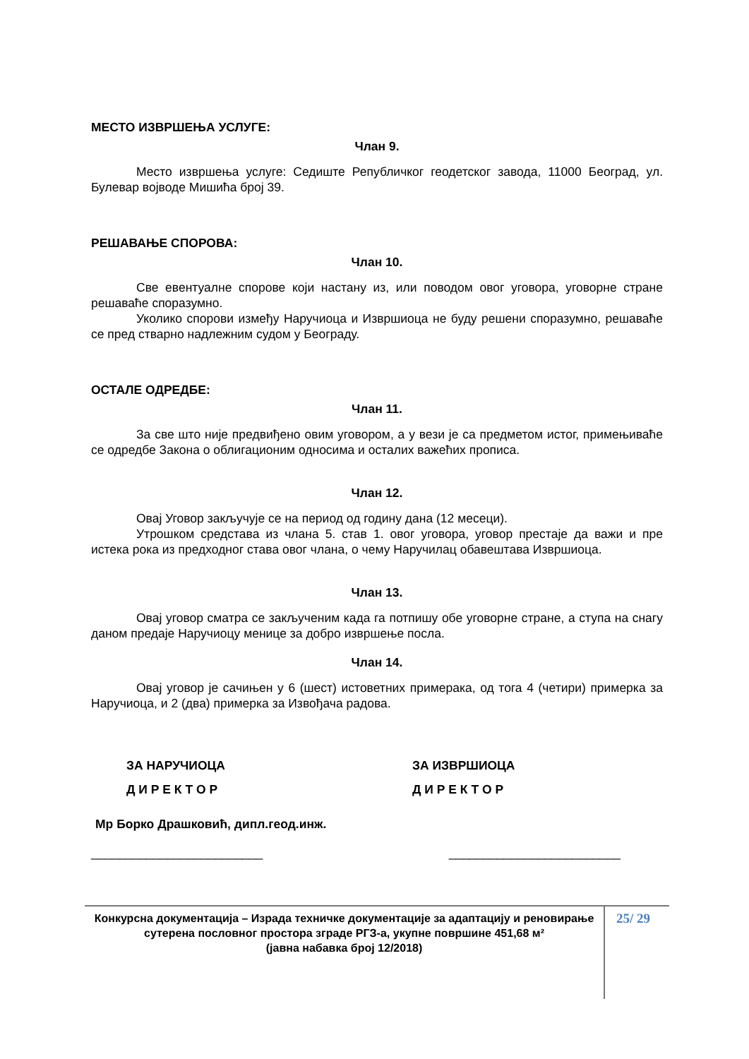МЕСТО ИЗВРШЕЊА УСЛУГЕ:
Члан 9.
Место извршења услуге: Седиште Републичког геодетског завода, 11000 Београд, ул. Булевар војводе Мишића број 39.
РЕШАВАЊЕ СПОРОВА:
Члан 10.
Све евентуалне спорове који настану из, или поводом овог уговора, уговорне стране решаваће споразумно.
Уколико спорови између Наручиоца и Извршиоца не буду решени споразумно, решаваће се пред стварно надлежним судом у Београду.
ОСТАЛЕ ОДРЕДБЕ:
Члан 11.
За све што није предвиђено овим уговором, а у вези је са предметом истог, примењиваће се одредбе Закона о облигационим односима и осталих важећих прописа.
Члан 12.
Овај Уговор закључује се на период од годину дана (12 месеци).
Утрошком средстава из члана 5. став 1. овог уговора, уговор престаје да важи и пре истека рока из предходног става овог члана, о чему Наручилац обавештава Извршиоца.
Члан 13.
Овај уговор сматра се закљученим када га потпишу обе уговорне стране, а ступа на снагу даном предаје Наручиоцу менице за добро извршење посла.
Члан 14.
Овај уговор је сачињен у 6 (шест) истоветних примерака, од тога 4 (четири) примерка за Наручиоца, и 2 (два) примерка за Извођача радова.
ЗА НАРУЧИОЦА
Д И Р Е К Т О Р
ЗА ИЗВРШИОЦА
Д И Р Е К Т О Р
Мр Борко Драшковић, дипл.геод.инж.
_________________________ _________________________
Конкурсна документација – Израда техничке документације за адаптацију и реновирање сутерена пословног простора зграде РГЗ-а, укупне површине 451,68 м²
(јавна набавка број 12/2018)
25/ 29